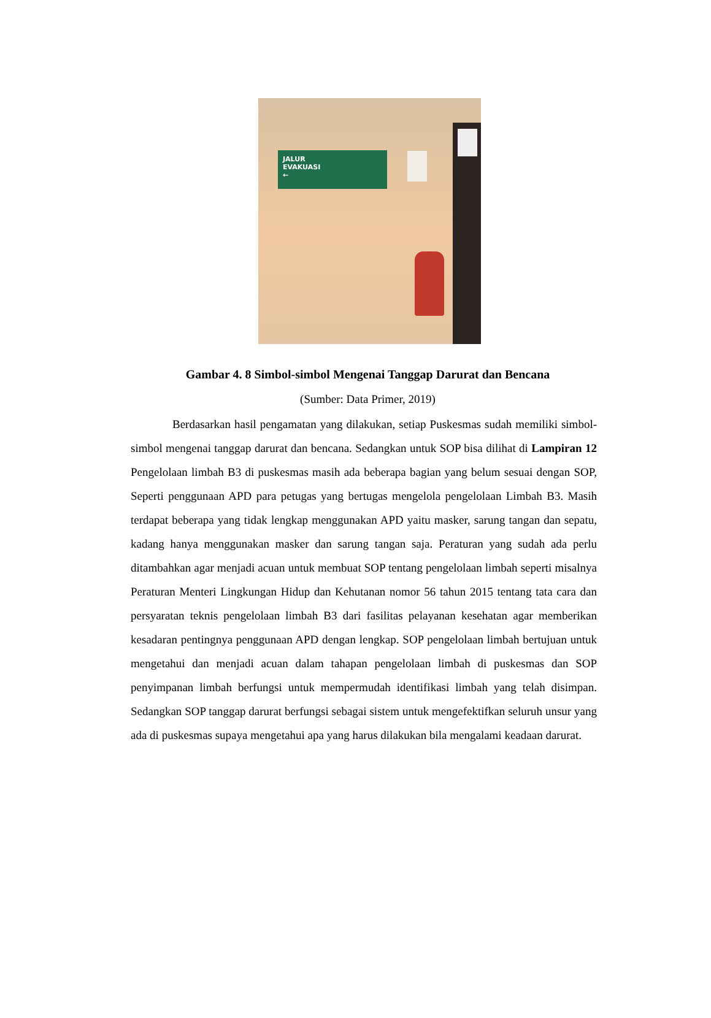JALUR
EVAKUASI
←
Gambar 4. 8 Simbol-simbol Mengenai Tanggap Darurat dan Bencana
(Sumber: Data Primer, 2019)
Berdasarkan hasil pengamatan yang dilakukan, setiap Puskesmas sudah memiliki simbol-simbol mengenai tanggap darurat dan bencana. Sedangkan untuk SOP bisa dilihat di Lampiran 12 Pengelolaan limbah B3 di puskesmas masih ada beberapa bagian yang belum sesuai dengan SOP, Seperti penggunaan APD para petugas yang bertugas mengelola pengelolaan Limbah B3. Masih terdapat beberapa yang tidak lengkap menggunakan APD yaitu masker, sarung tangan dan sepatu, kadang hanya menggunakan masker dan sarung tangan saja. Peraturan yang sudah ada perlu ditambahkan agar menjadi acuan untuk membuat SOP tentang pengelolaan limbah seperti misalnya Peraturan Menteri Lingkungan Hidup dan Kehutanan nomor 56 tahun 2015 tentang tata cara dan persyaratan teknis pengelolaan limbah B3 dari fasilitas pelayanan kesehatan agar memberikan kesadaran pentingnya penggunaan APD dengan lengkap. SOP pengelolaan limbah bertujuan untuk mengetahui dan menjadi acuan dalam tahapan pengelolaan limbah di puskesmas dan SOP penyimpanan limbah berfungsi untuk mempermudah identifikasi limbah yang telah disimpan. Sedangkan SOP tanggap darurat berfungsi sebagai sistem untuk mengefektifkan seluruh unsur yang ada di puskesmas supaya mengetahui apa yang harus dilakukan bila mengalami keadaan darurat.